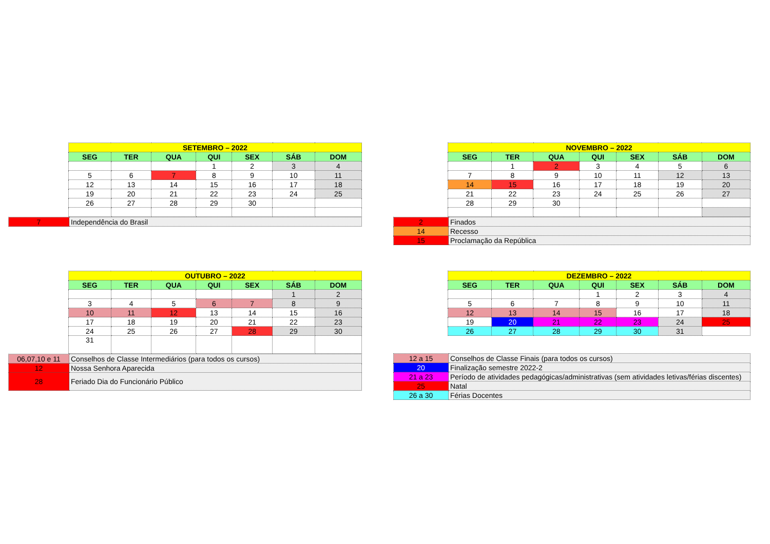| SETEMBRO – 2022 | | | | | | |
| SEG | TER | QUA | QUI | SEX | SÁB | DOM |
| | | | 1 | 2 | 3 | 4 |
| 5 | 6 | 7 | 8 | 9 | 10 | 11 |
| 12 | 13 | 14 | 15 | 16 | 17 | 18 |
| 19 | 20 | 21 | 22 | 23 | 24 | 25 |
| 26 | 27 | 28 | 29 | 30 | | |
| 7 | Independência do Brasil |
| NOVEMBRO – 2022 | | | | | | |
| SEG | TER | QUA | QUI | SEX | SÁB | DOM |
| | 1 | 2 | 3 | 4 | 5 | 6 |
| 7 | 8 | 9 | 10 | 11 | 12 | 13 |
| 14 | 15 | 16 | 17 | 18 | 19 | 20 |
| 21 | 22 | 23 | 24 | 25 | 26 | 27 |
| 28 | 29 | 30 | | | | |
| 2 | Finados |
| 14 | Recesso |
| 15 | Proclamação da República |
| OUTUBRO – 2022 | | | | | | |
| SEG | TER | QUA | QUI | SEX | SÁB | DOM |
| | | | | | 1 | 2 |
| 3 | 4 | 5 | 6 | 7 | 8 | 9 |
| 10 | 11 | 12 | 13 | 14 | 15 | 16 |
| 17 | 18 | 19 | 20 | 21 | 22 | 23 |
| 24 | 25 | 26 | 27 | 28 | 29 | 30 |
| 31 | | | | | | |
| 06,07,10 e 11 | Conselhos de Classe Intermediários (para todos os cursos) |
| 12 | Nossa Senhora Aparecida |
| 28 | Feriado Dia do Funcionário Público |
| DEZEMBRO – 2022 | | | | | | |
| SEG | TER | QUA | QUI | SEX | SÁB | DOM |
| | | | 1 | 2 | 3 | 4 |
| 5 | 6 | 7 | 8 | 9 | 10 | 11 |
| 12 | 13 | 14 | 15 | 16 | 17 | 18 |
| 19 | 20 | 21 | 22 | 23 | 24 | 25 |
| 26 | 27 | 28 | 29 | 30 | 31 | |
| 12 a 15 | Conselhos de Classe Finais (para todos os cursos) |
| 20 | Finalização semestre 2022-2 |
| 21 a 23 | Período de atividades pedagógicas/administrativas (sem atividades letivas/férias discentes) |
| 25 | Natal |
| 26 a 30 | Férias Docentes |